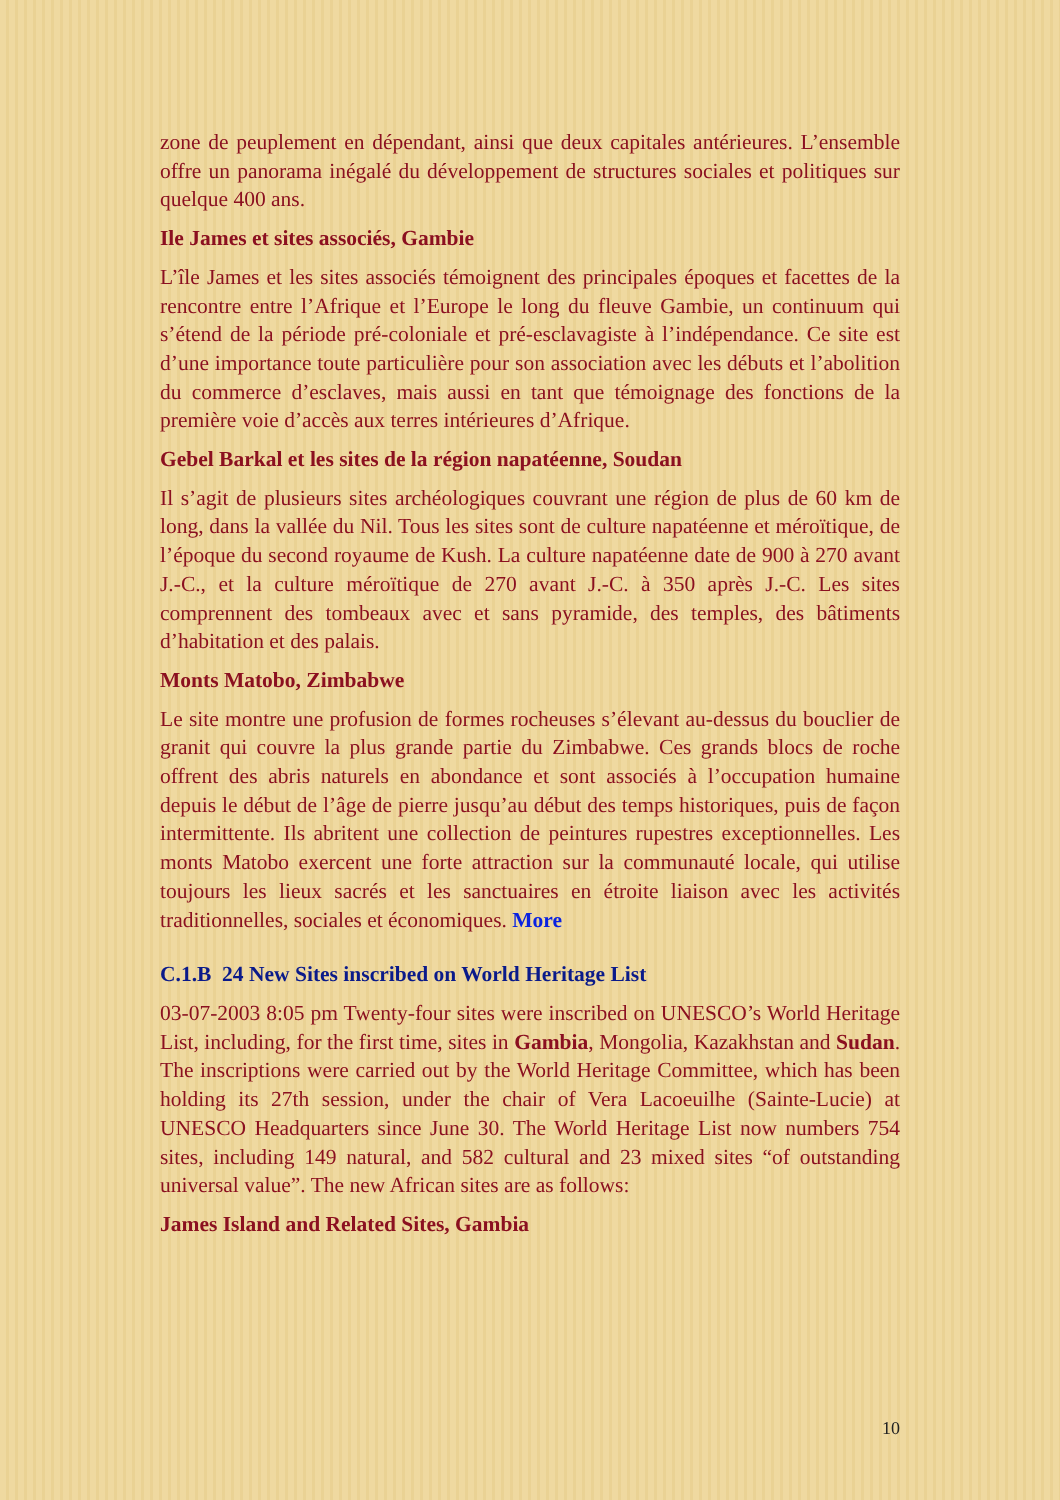zone de peuplement en dépendant, ainsi que deux capitales antérieures. L’ensemble offre un panorama inégalé du développement de structures sociales et politiques sur quelque 400 ans.
Ile James et sites associés, Gambie
L’île James et les sites associés témoignent des principales époques et facettes de la rencontre entre l’Afrique et l’Europe le long du fleuve Gambie, un continuum qui s’étend de la période pré-coloniale et pré-esclavagiste à l’indépendance. Ce site est d’une importance toute particulière pour son association avec les débuts et l’abolition du commerce d’esclaves, mais aussi en tant que témoignage des fonctions de la première voie d’accès aux terres intérieures d’Afrique.
Gebel Barkal et les sites de la région napatéenne, Soudan
Il s’agit de plusieurs sites archéologiques couvrant une région de plus de 60 km de long, dans la vallée du Nil. Tous les sites sont de culture napatéenne et méroïtique, de l’époque du second royaume de Kush. La culture napatéenne date de 900 à 270 avant J.-C., et la culture méroïtique de 270 avant J.-C. à 350 après J.-C. Les sites comprennent des tombeaux avec et sans pyramide, des temples, des bâtiments d’habitation et des palais.
Monts Matobo, Zimbabwe
Le site montre une profusion de formes rocheuses s’élevant au-dessus du bouclier de granit qui couvre la plus grande partie du Zimbabwe. Ces grands blocs de roche offrent des abris naturels en abondance et sont associés à l’occupation humaine depuis le début de l’âge de pierre jusqu’au début des temps historiques, puis de façon intermittente. Ils abritent une collection de peintures rupestres exceptionnelles. Les monts Matobo exercent une forte attraction sur la communauté locale, qui utilise toujours les lieux sacrés et les sanctuaires en étroite liaison avec les activités traditionnelles, sociales et économiques. More
C.1.B 24 New Sites inscribed on World Heritage List
03-07-2003 8:05 pm Twenty-four sites were inscribed on UNESCO’s World Heritage List, including, for the first time, sites in Gambia, Mongolia, Kazakhstan and Sudan. The inscriptions were carried out by the World Heritage Committee, which has been holding its 27th session, under the chair of Vera Lacoeuilhe (Sainte-Lucie) at UNESCO Headquarters since June 30. The World Heritage List now numbers 754 sites, including 149 natural, and 582 cultural and 23 mixed sites “of outstanding universal value”. The new African sites are as follows:
James Island and Related Sites, Gambia
10